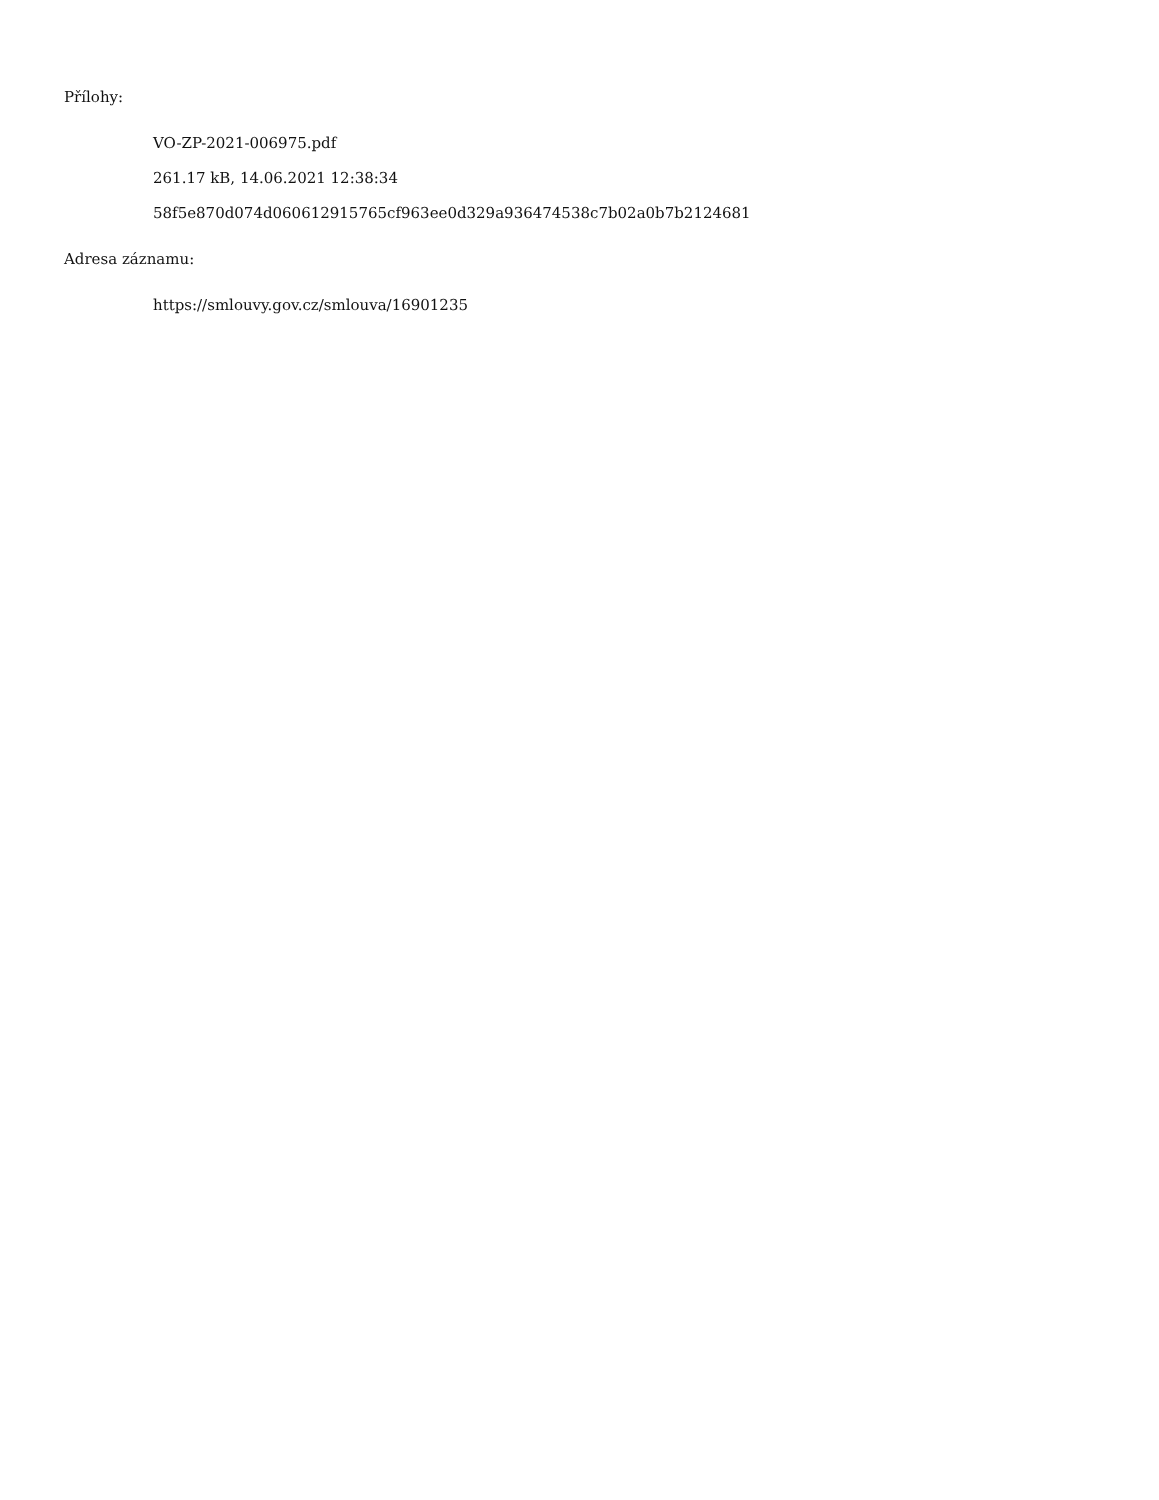Přílohy:
VO-ZP-2021-006975.pdf
261.17 kB, 14.06.2021 12:38:34
58f5e870d074d060612915765cf963ee0d329a936474538c7b02a0b7b2124681
Adresa záznamu:
https://smlouvy.gov.cz/smlouva/16901235